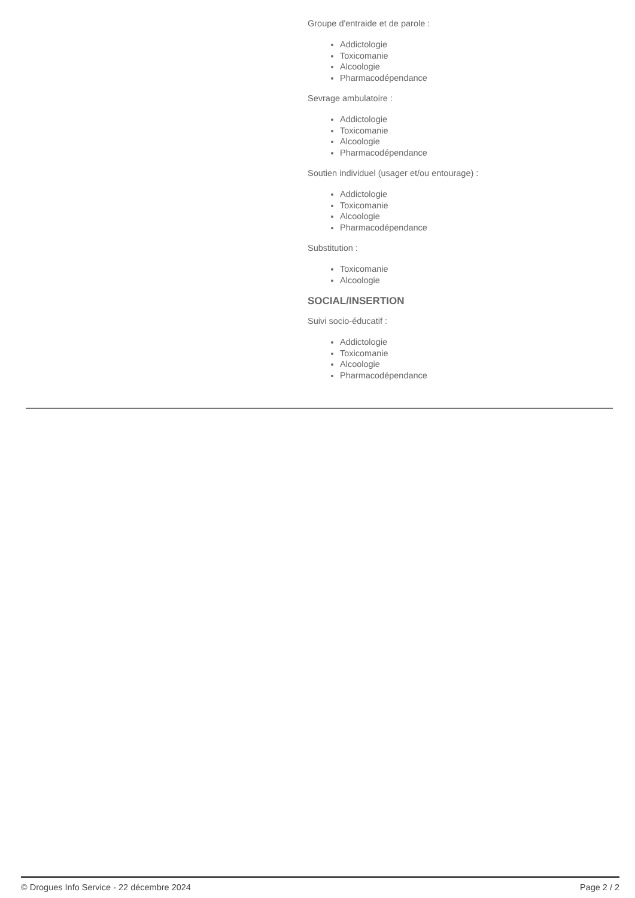Groupe d'entraide et de parole :
Addictologie
Toxicomanie
Alcoologie
Pharmacodépendance
Sevrage ambulatoire :
Addictologie
Toxicomanie
Alcoologie
Pharmacodépendance
Soutien individuel (usager et/ou entourage) :
Addictologie
Toxicomanie
Alcoologie
Pharmacodépendance
Substitution :
Toxicomanie
Alcoologie
SOCIAL/INSERTION
Suivi socio-éducatif :
Addictologie
Toxicomanie
Alcoologie
Pharmacodépendance
© Drogues Info Service - 22 décembre 2024 Page 2 / 2